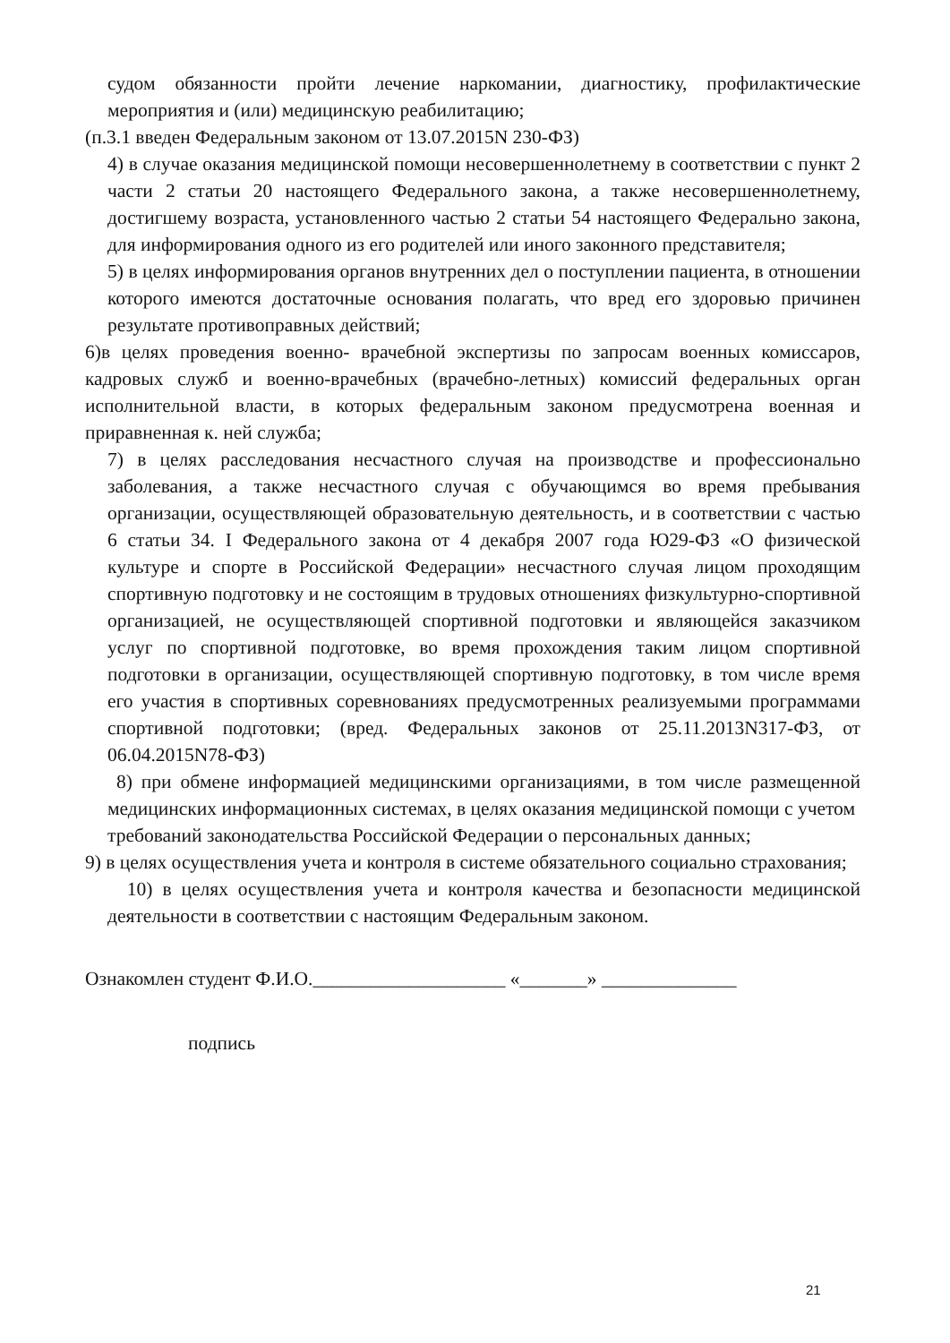судом обязанности пройти лечение наркомании, диагностику, профилактические мероприятия и (или) медицинскую реабилитацию;
(п.3.1 введен Федеральным законом от 13.07.2015N 230-ФЗ)
4) в случае оказания медицинской помощи несовершеннолетнему в соответствии с пункт 2 части 2 статьи 20 настоящего Федерального закона, а также несовершеннолетнему, достигшему возраста, установленного частью 2 статьи 54 настоящего Федерально закона, для информирования одного из его родителей или иного законного представителя;
5) в целях информирования органов внутренних дел о поступлении пациента, в отношении которого имеются достаточные основания полагать, что вред его здоровью причинен результате противоправных действий;
6)в целях проведения военно- врачебной экспертизы по запросам военных комиссаров, кадровых служб и военно-врачебных (врачебно-летных) комиссий федеральных орган исполнительной власти, в которых федеральным законом предусмотрена военная и приравненная к. ней служба;
7) в целях расследования несчастного случая на производстве и профессионально заболевания, а также несчастного случая с обучающимся во время пребывания организации, осуществляющей образовательную деятельность, и в соответствии с частью 6 статьи 34. I Федерального закона от 4 декабря 2007 года Ю29-ФЗ «О физической культуре и спорте в Российской Федерации» несчастного случая лицом проходящим спортивную подготовку и не состоящим в трудовых отношениях физкультурно-спортивной организацией, не осуществляющей спортивной подготовки и являющейся заказчиком услуг по спортивной подготовке, во время прохождения таким лицом спортивной подготовки в организации, осуществляющей спортивную подготовку, в том числе время его участия в спортивных соревнованиях предусмотренных реализуемыми программами спортивной подготовки; (вред. Федеральных законов от 25.11.2013N317-ФЗ, от 06.04.2015N78-ФЗ)
8) при обмене информацией медицинскими организациями, в том числе размещенной медицинских информационных системах, в целях оказания медицинской помощи с учетом
требований законодательства Российской Федерации о персональных данных;
9) в целях осуществления учета и контроля в системе обязательного социально страхования;
10) в целях осуществления учета и контроля качества и безопасности медицинской деятельности в соответствии с настоящим Федеральным законом.
Ознакомлен студент Ф.И.О.____________________ «_______» ______________
подпись
21